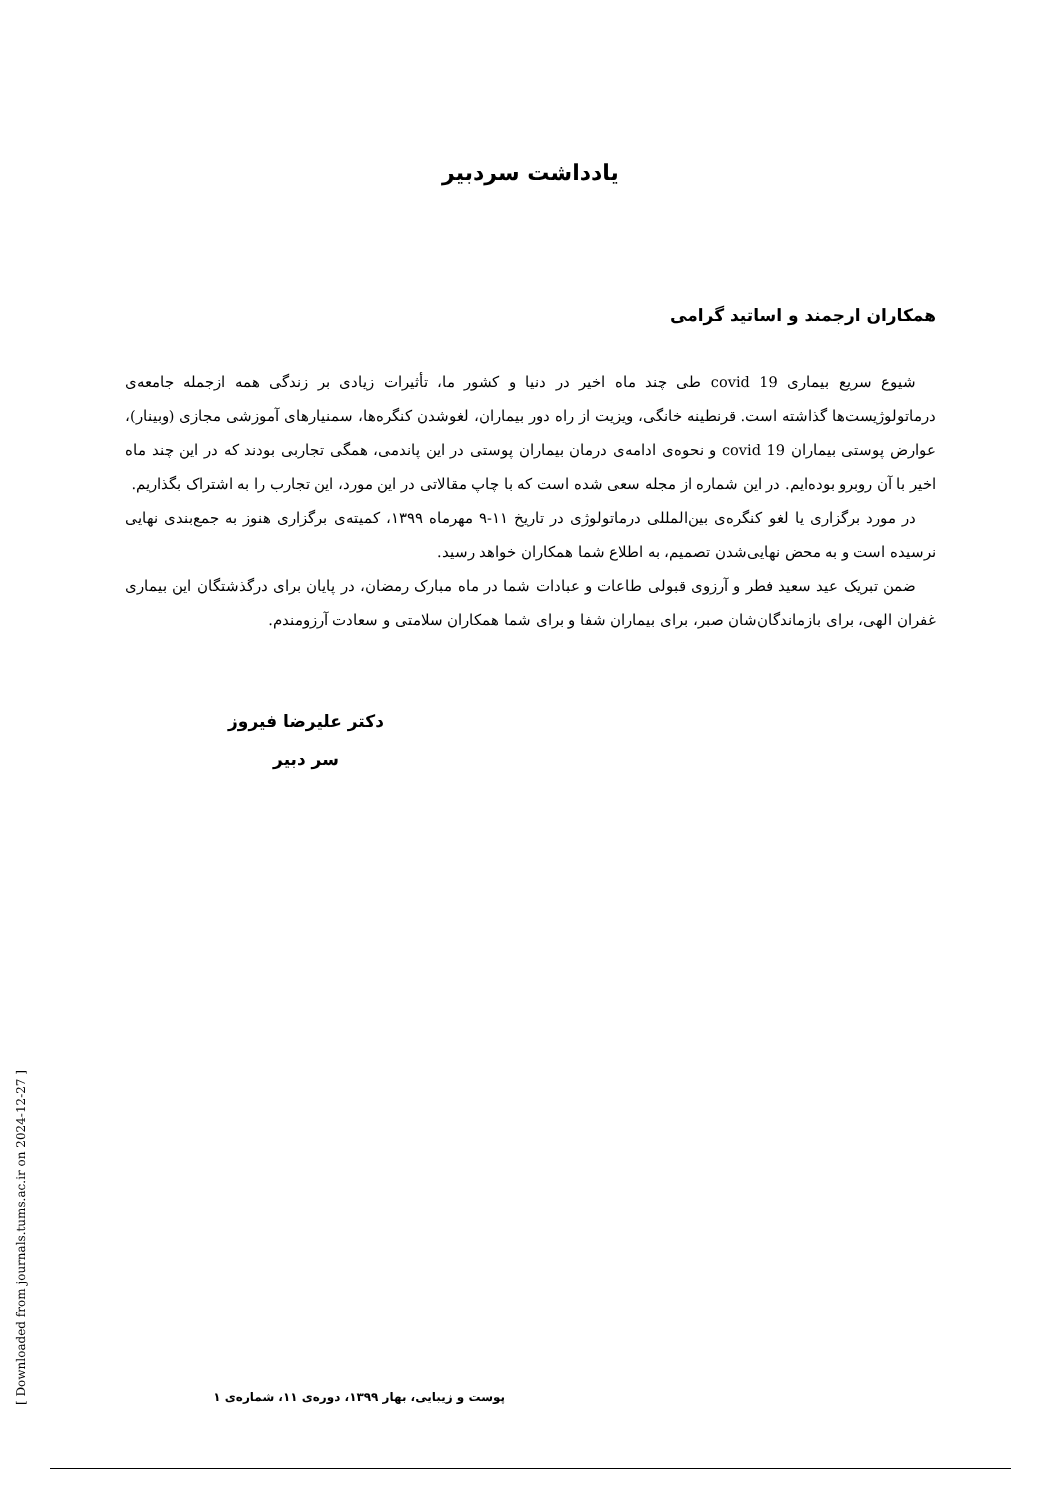یادداشت سردبیر
همکاران ارجمند و اساتید گرامی
شیوع سریع بیماری covid 19 طی چند ماه اخیر در دنیا و کشور ما، تأثیرات زیادی بر زندگی همه ازجمله جامعه‌ی درماتولوژیست‌ها گذاشته است. قرنطینه خانگی، ویزیت از راه دور بیماران، لغوشدن کنگره‌ها، سمنیارهای آموزشی مجازی (وبینار)، عوارض پوستی بیماران covid 19 و نحوه‌ی ادامه‌ی درمان بیماران پوستی در این پاندمی، همگی تجاربی بودند که در این چند ماه اخیر با آن روبرو بوده‌ایم. در این شماره از مجله سعی شده است که با چاپ مقالاتی در این مورد، این تجارب را به اشتراک بگذاریم.
در مورد برگزاری یا لغو کنگره‌ی بین‌المللی درماتولوژی در تاریخ ۱۱-۹ مهرماه ۱۳۹۹، کمیته‌ی برگزاری هنوز به جمع‌بندی نهایی نرسیده است و به محض نهایی‌شدن تصمیم، به اطلاع شما همکاران خواهد رسید.
ضمن تبریک عید سعید فطر و آرزوی قبولی طاعات و عبادات شما در ماه مبارک رمضان، در پایان برای درگذشتگان این بیماری غفران الهی، برای بازماندگان‌شان صبر، برای بیماران شفا و برای شما همکاران سلامتی و سعادت آرزومندم.
دکتر علیرضا فیروز
سر دبیر
پوست و زیبایی، بهار ۱۳۹۹، دوره‌ی ۱۱، شماره‌ی ۱
[ Downloaded from journals.tums.ac.ir on 2024-12-27 ]